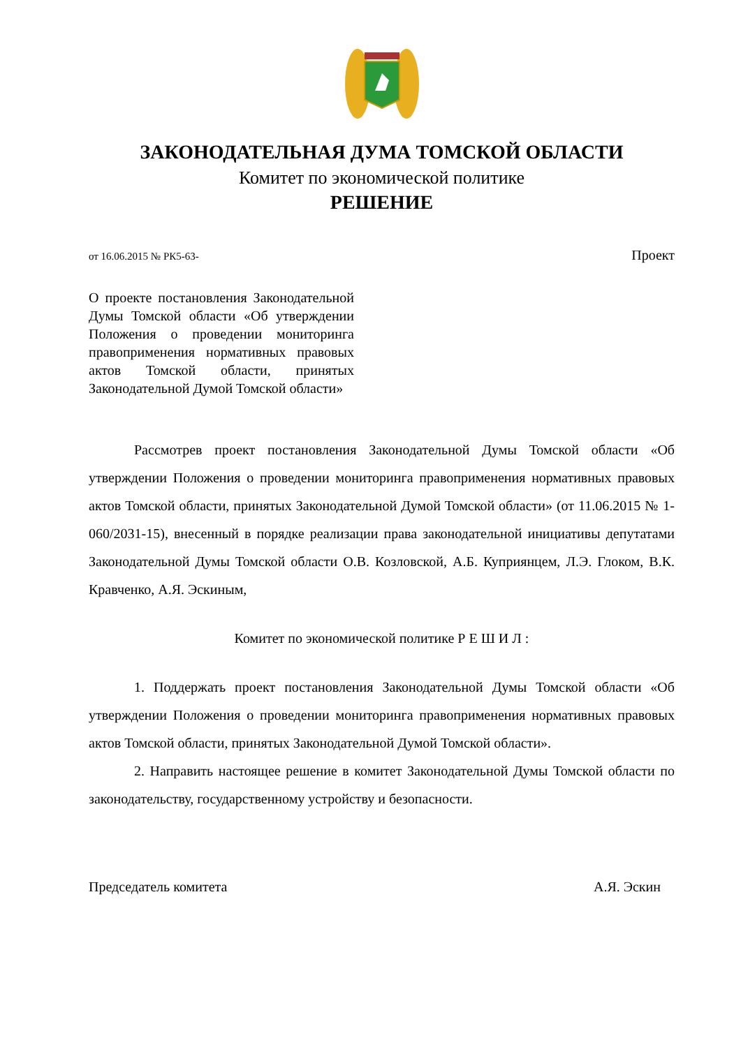ЗАКОНОДАТЕЛЬНАЯ ДУМА ТОМСКОЙ ОБЛАСТИ
Комитет по экономической политике
РЕШЕНИЕ
от 16.06.2015 № РК5-63- Проект
О проекте постановления Законодательной Думы Томской области «Об утверждении Положения о проведении мониторинга правоприменения нормативных правовых актов Томской области, принятых Законодательной Думой Томской области»
Рассмотрев проект постановления Законодательной Думы Томской области «Об утверждении Положения о проведении мониторинга правоприменения нормативных правовых актов Томской области, принятых Законодательной Думой Томской области» (от 11.06.2015 № 1-060/2031-15), внесенный в порядке реализации права законодательной инициативы депутатами Законодательной Думы Томской области О.В. Козловской, А.Б. Куприянцем, Л.Э. Глоком, В.К. Кравченко, А.Я. Эскиным,
Комитет по экономической политике Р Е Ш И Л :
1. Поддержать проект постановления Законодательной Думы Томской области «Об утверждении Положения о проведении мониторинга правоприменения нормативных правовых актов Томской области, принятых Законодательной Думой Томской области».
2. Направить настоящее решение в комитет Законодательной Думы Томской области по законодательству, государственному устройству и безопасности.
Председатель комитета А.Я. Эскин